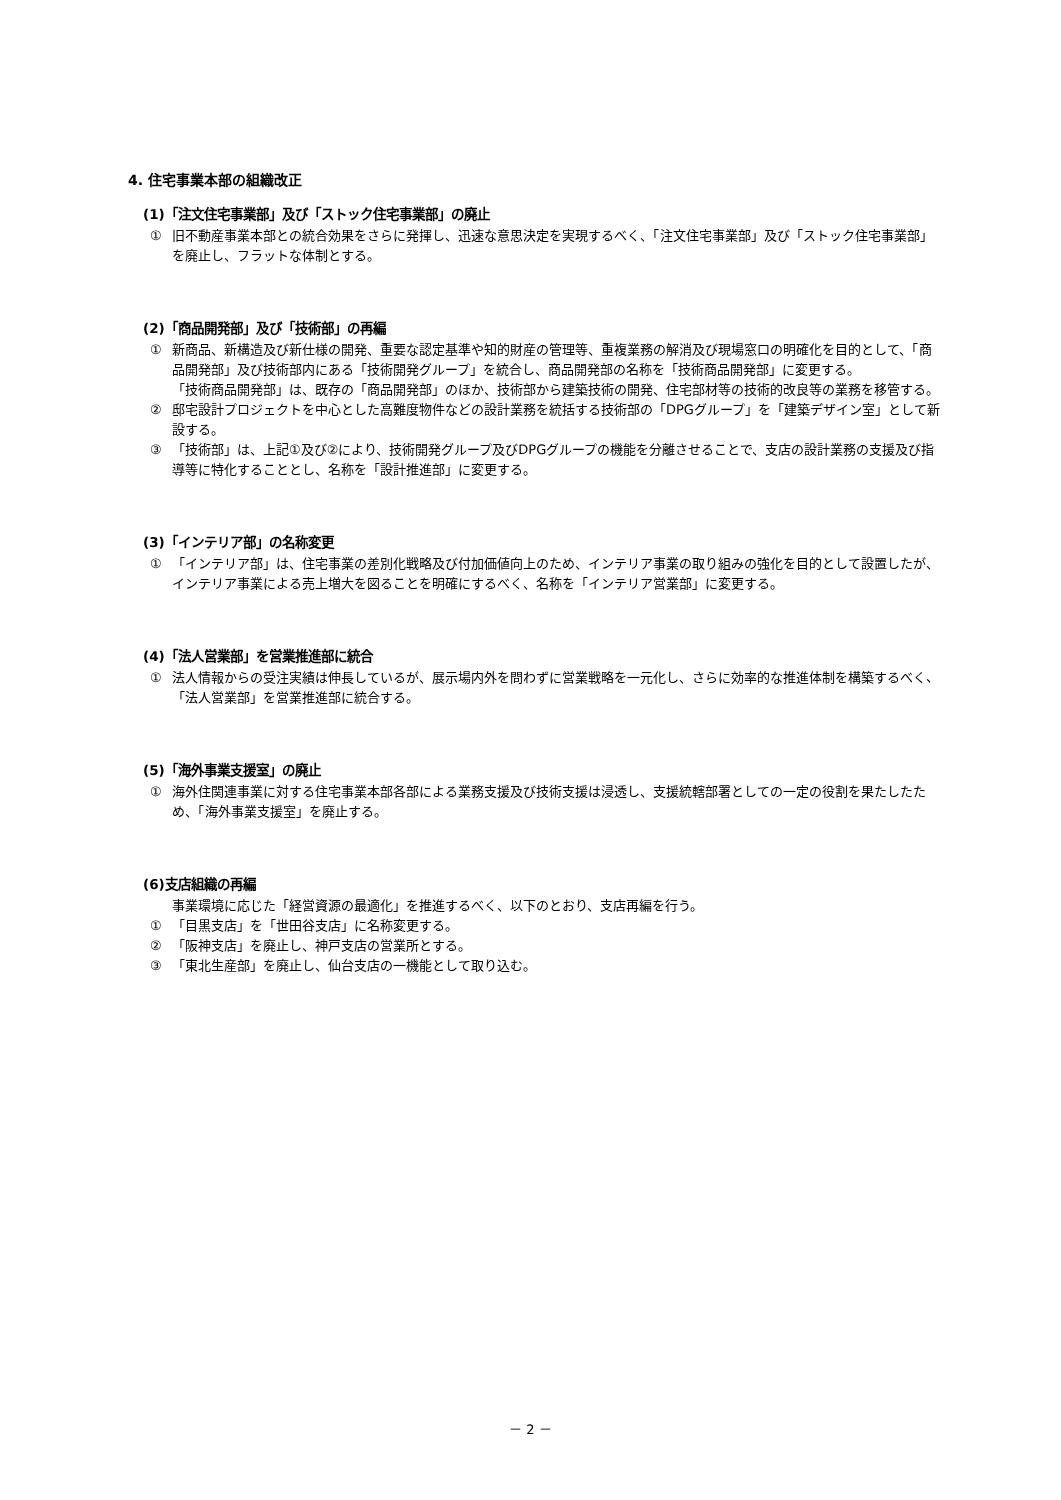4. 住宅事業本部の組織改正
(1)「注文住宅事業部」及び「ストック住宅事業部」の廃止
① 旧不動産事業本部との統合効果をさらに発揮し、迅速な意思決定を実現するべく、「注文住宅事業部」及び「ストック住宅事業部」を廃止し、フラットな体制とする。
(2)「商品開発部」及び「技術部」の再編
① 新商品、新構造及び新仕様の開発、重要な認定基準や知的財産の管理等、重複業務の解消及び現場窓口の明確化を目的として、「商品開発部」及び技術部内にある「技術開発グループ」を統合し、商品開発部の名称を「技術商品開発部」に変更する。
「技術商品開発部」は、既存の「商品開発部」のほか、技術部から建築技術の開発、住宅部材等の技術的改良等の業務を移管する。
② 邸宅設計プロジェクトを中心とした高難度物件などの設計業務を統括する技術部の「DPGグループ」を「建築デザイン室」として新設する。
③ 「技術部」は、上記①及び②により、技術開発グループ及びDPGグループの機能を分離させることで、支店の設計業務の支援及び指導等に特化することとし、名称を「設計推進部」に変更する。
(3)「インテリア部」の名称変更
① 「インテリア部」は、住宅事業の差別化戦略及び付加価値向上のため、インテリア事業の取り組みの強化を目的として設置したが、インテリア事業による売上増大を図ることを明確にするべく、名称を「インテリア営業部」に変更する。
(4)「法人営業部」を営業推進部に統合
① 法人情報からの受注実績は伸長しているが、展示場内外を問わずに営業戦略を一元化し、さらに効率的な推進体制を構築するべく、「法人営業部」を営業推進部に統合する。
(5)「海外事業支援室」の廃止
① 海外住関連事業に対する住宅事業本部各部による業務支援及び技術支援は浸透し、支援統轄部署としての一定の役割を果たしたため、「海外事業支援室」を廃止する。
(6)支店組織の再編
事業環境に応じた「経営資源の最適化」を推進するべく、以下のとおり、支店再編を行う。
① 「目黒支店」を「世田谷支店」に名称変更する。
② 「阪神支店」を廃止し、神戸支店の営業所とする。
③ 「東北生産部」を廃止し、仙台支店の一機能として取り込む。
－ 2 －